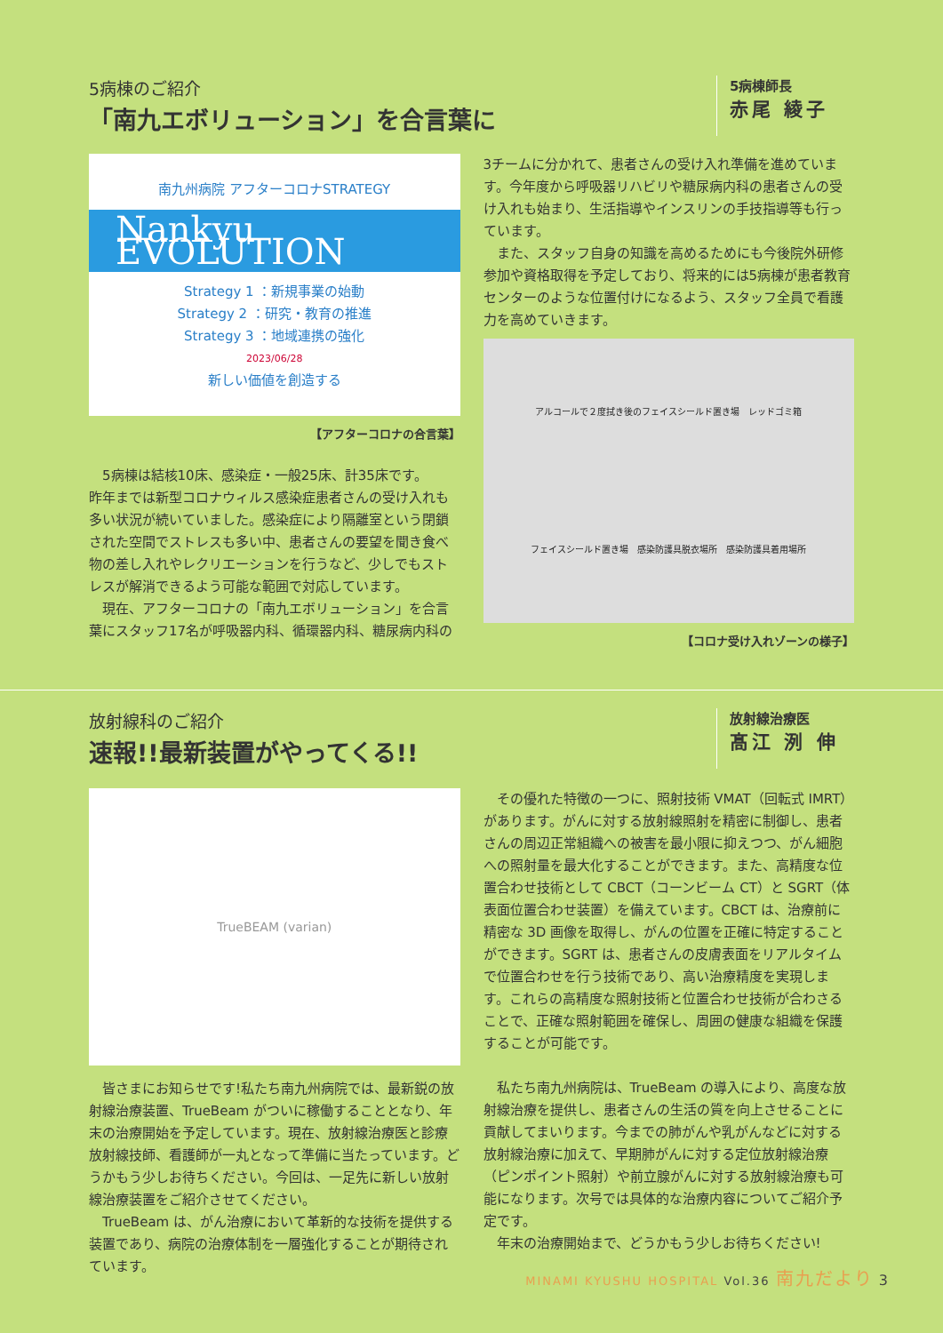5病棟のご紹介
「南九エボリューション」を合言葉に
5病棟師長
赤尾 綾子
南九州病院 アフターコロナSTRATEGY
Nankyu EVOLUTION
Strategy 1 ：新規事業の始動
Strategy 2 ：研究・教育の推進
Strategy 3 ：地域連携の強化
2023/06/28
新しい価値を創造する
【アフターコロナの合言葉】
5病棟は結核10床、感染症・一般25床、計35床です。
昨年までは新型コロナウィルス感染症患者さんの受け入れも多い状況が続いていました。感染症により隔離室という閉鎖された空間でストレスも多い中、患者さんの要望を聞き食べ物の差し入れやレクリエーションを行うなど、少しでもストレスが解消できるよう可能な範囲で対応しています。
現在、アフターコロナの「南九エボリューション」を合言葉にスタッフ17名が呼吸器内科、循環器内科、糖尿病内科の
3チームに分かれて、患者さんの受け入れ準備を進めています。今年度から呼吸器リハビリや糖尿病内科の患者さんの受け入れも始まり、生活指導やインスリンの手技指導等も行っています。
また、スタッフ自身の知識を高めるためにも今後院外研修参加や資格取得を予定しており、将来的には5病棟が患者教育センターのような位置付けになるよう、スタッフ全員で看護力を高めていきます。
アルコールで２度拭き後のフェイスシールド置き場 レッドゴミ箱 フェイスシールド置き場 感染防護具脱衣場所 感染防護具着用場所
【コロナ受け入れゾーンの様子】
放射線科のご紹介
速報!!最新装置がやってくる!!
放射線治療医
髙江 洌 伸
TrueBEAM (varian)
皆さまにお知らせです!私たち南九州病院では、最新鋭の放射線治療装置、TrueBeam がついに稼働することとなり、年末の治療開始を予定しています。現在、放射線治療医と診療放射線技師、看護師が一丸となって準備に当たっています。どうかもう少しお待ちください。今回は、一足先に新しい放射線治療装置をご紹介させてください。
TrueBeam は、がん治療において革新的な技術を提供する装置であり、病院の治療体制を一層強化することが期待されています。
その優れた特徴の一つに、照射技術 VMAT（回転式 IMRT）があります。がんに対する放射線照射を精密に制御し、患者さんの周辺正常組織への被害を最小限に抑えつつ、がん細胞への照射量を最大化することができます。また、高精度な位置合わせ技術として CBCT（コーンビーム CT）と SGRT（体表面位置合わせ装置）を備えています。CBCT は、治療前に精密な 3D 画像を取得し、がんの位置を正確に特定することができます。SGRT は、患者さんの皮膚表面をリアルタイムで位置合わせを行う技術であり、高い治療精度を実現します。これらの高精度な照射技術と位置合わせ技術が合わさることで、正確な照射範囲を確保し、周囲の健康な組織を保護することが可能です。
私たち南九州病院は、TrueBeam の導入により、高度な放射線治療を提供し、患者さんの生活の質を向上させることに貢献してまいります。今までの肺がんや乳がんなどに対する放射線治療に加えて、早期肺がんに対する定位放射線治療（ピンポイント照射）や前立腺がんに対する放射線治療も可能になります。次号では具体的な治療内容についてご紹介予定です。
年末の治療開始まで、どうかもう少しお待ちください!
MINAMI KYUSHU HOSPITAL Vol.36 南九だより 3